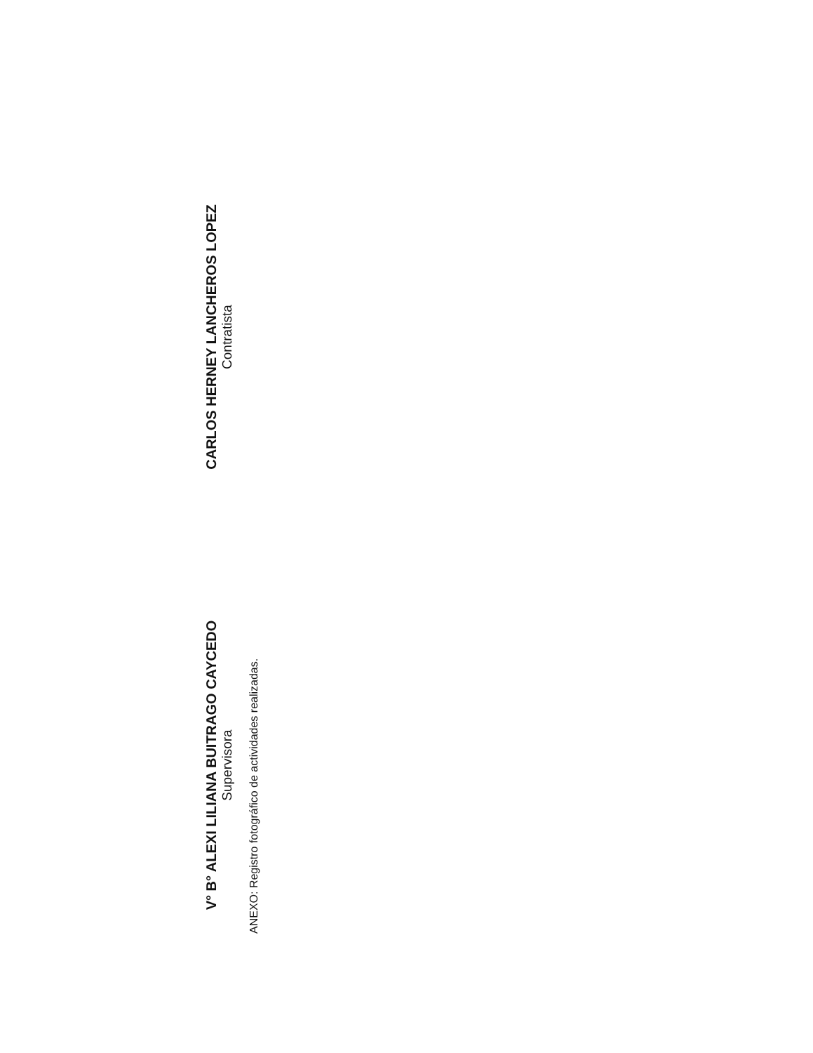V° B° ALEXI LILIANA BUITRAGO CAYCEDO
Supervisora
CARLOS HERNEY LANCHEROS LOPEZ
Contratista
ANEXO: Registro fotográfico de actividades realizadas.